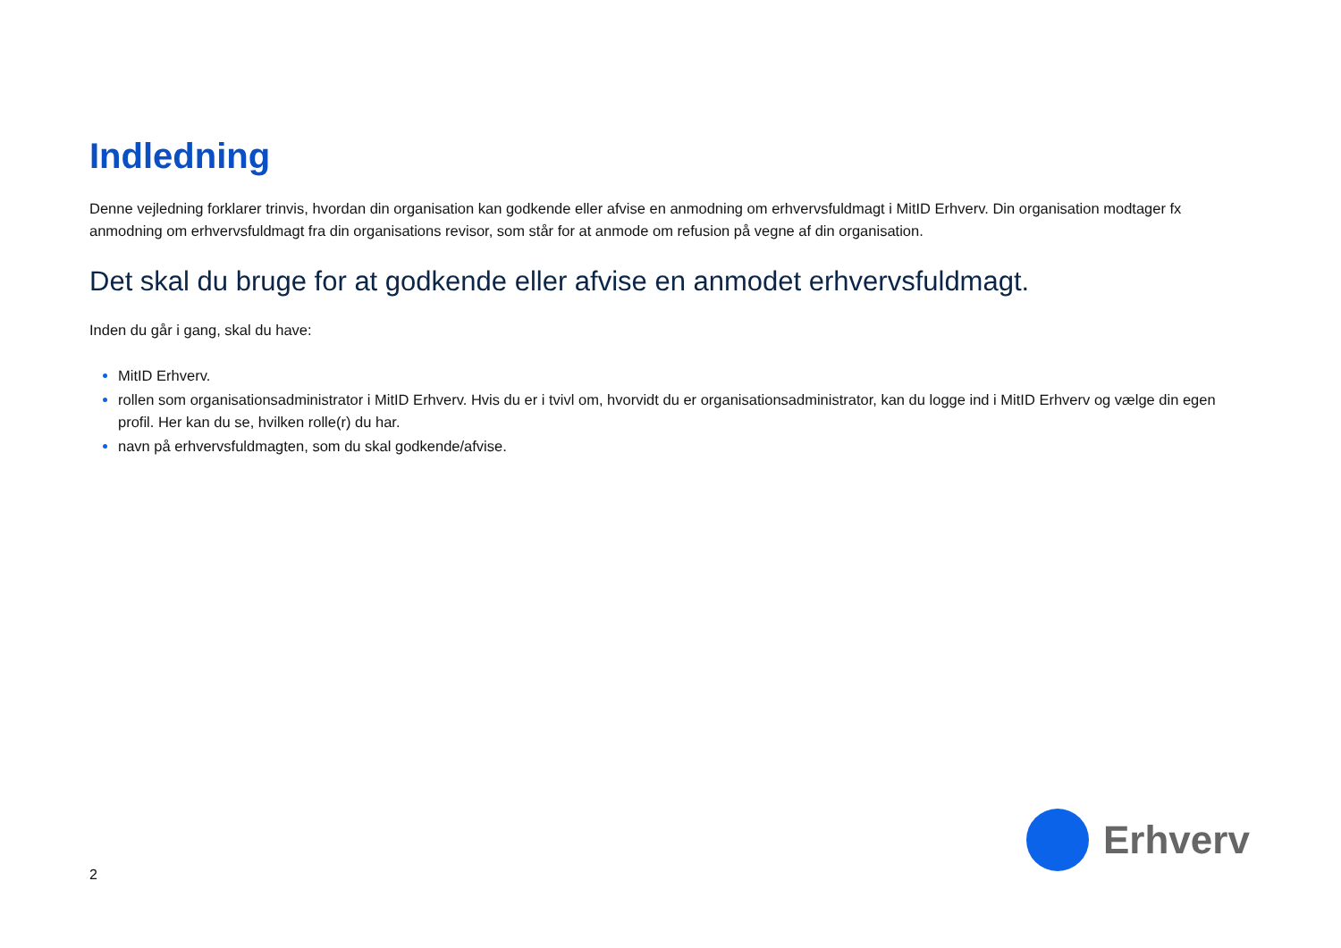Indledning
Denne vejledning forklarer trinvis, hvordan din organisation kan godkende eller afvise en anmodning om erhvervsfuldmagt i MitID Erhverv. Din organisation modtager fx anmodning om erhvervsfuldmagt fra din organisations revisor, som står for at anmode om refusion på vegne af din organisation.
Det skal du bruge for at godkende eller afvise en anmodet erhvervsfuldmagt.
Inden du går i gang, skal du have:
MitID Erhverv.
rollen som organisationsadministrator i MitID Erhverv. Hvis du er i tvivl om, hvorvidt du er organisationsadministrator, kan du logge ind i MitID Erhverv og vælge din egen profil. Her kan du se, hvilken rolle(r) du har.
navn på erhvervsfuldmagten, som du skal godkende/afvise.
2
Erhverv